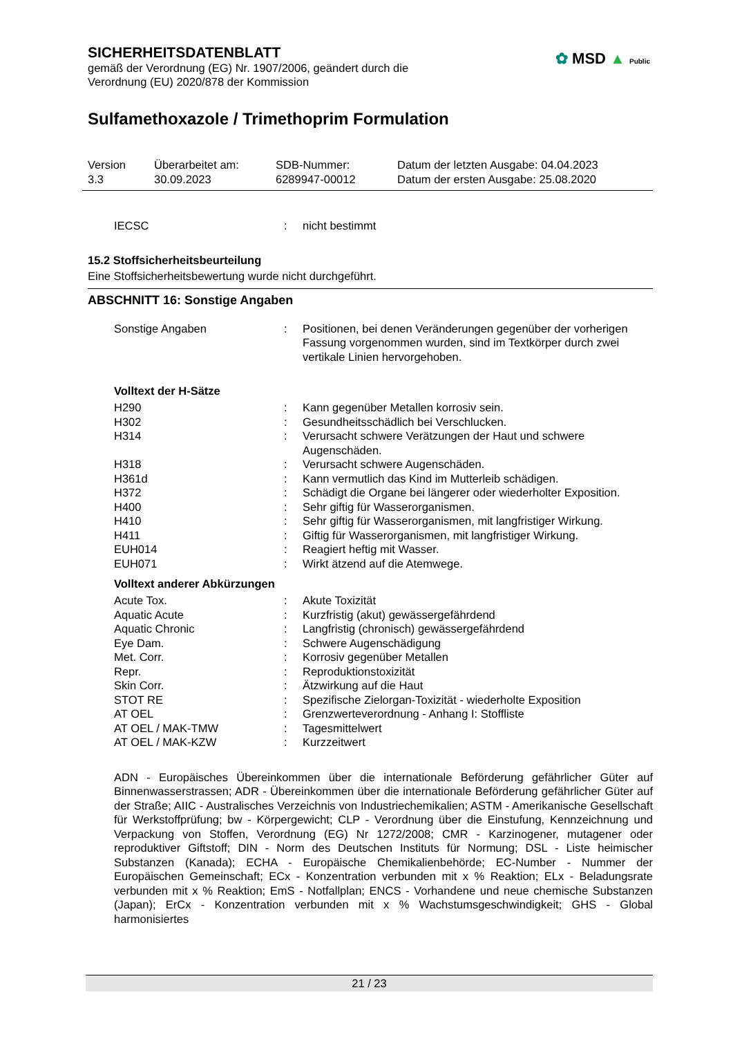✿ MSD ▲ Public
SICHERHEITSDATENBLATT
gemäß der Verordnung (EG) Nr. 1907/2006, geändert durch die
Verordnung (EU) 2020/878 der Kommission
Sulfamethoxazole / Trimethoprim Formulation
| Version 3.3 | Überarbeitet am: 30.09.2023 | SDB-Nummer: 6289947-00012 | Datum der letzten Ausgabe: 04.04.2023 Datum der ersten Ausgabe: 25.08.2020 |
| IECSC | : | nicht bestimmt |
15.2 Stoffsicherheitsbeurteilung
Eine Stoffsicherheitsbewertung wurde nicht durchgeführt.
ABSCHNITT 16: Sonstige Angaben
| Sonstige Angaben | : | Positionen, bei denen Veränderungen gegenüber der vorherigen Fassung vorgenommen wurden, sind im Textkörper durch zwei vertikale Linien hervorgehoben. |
Volltext der H-Sätze
| H290 | : | Kann gegenüber Metallen korrosiv sein. |
| H302 | : | Gesundheitsschädlich bei Verschlucken. |
| H314 | : | Verursacht schwere Verätzungen der Haut und schwere Augenschäden. |
| H318 | : | Verursacht schwere Augenschäden. |
| H361d | : | Kann vermutlich das Kind im Mutterleib schädigen. |
| H372 | : | Schädigt die Organe bei längerer oder wiederholter Exposition. |
| H400 | : | Sehr giftig für Wasserorganismen. |
| H410 | : | Sehr giftig für Wasserorganismen, mit langfristiger Wirkung. |
| H411 | : | Giftig für Wasserorganismen, mit langfristiger Wirkung. |
| EUH014 | : | Reagiert heftig mit Wasser. |
| EUH071 | : | Wirkt ätzend auf die Atemwege. |
Volltext anderer Abkürzungen
| Acute Tox. | : | Akute Toxizität |
| Aquatic Acute | : | Kurzfristig (akut) gewässergefährdend |
| Aquatic Chronic | : | Langfristig (chronisch) gewässergefährdend |
| Eye Dam. | : | Schwere Augenschädigung |
| Met. Corr. | : | Korrosiv gegenüber Metallen |
| Repr. | : | Reproduktionstoxizität |
| Skin Corr. | : | Ätzwirkung auf die Haut |
| STOT RE | : | Spezifische Zielorgan-Toxizität - wiederholte Exposition |
| AT OEL | : | Grenzwerteverordnung - Anhang I: Stoffliste |
| AT OEL / MAK-TMW | : | Tagesmittelwert |
| AT OEL / MAK-KZW | : | Kurzzeitwert |
ADN - Europäisches Übereinkommen über die internationale Beförderung gefährlicher Güter auf Binnenwasserstrassen; ADR - Übereinkommen über die internationale Beförderung gefährlicher Güter auf der Straße; AIIC - Australisches Verzeichnis von Industriechemikalien; ASTM - Amerikanische Gesellschaft für Werkstoffprüfung; bw - Körpergewicht; CLP - Verordnung über die Einstufung, Kennzeichnung und Verpackung von Stoffen, Verordnung (EG) Nr 1272/2008; CMR - Karzinogener, mutagener oder reproduktiver Giftstoff; DIN - Norm des Deutschen Instituts für Normung; DSL - Liste heimischer Substanzen (Kanada); ECHA - Europäische Chemikalienbehörde; EC-Number - Nummer der Europäischen Gemeinschaft; ECx - Konzentration verbunden mit x % Reaktion; ELx - Beladungsrate verbunden mit x % Reaktion; EmS - Notfallplan; ENCS - Vorhandene und neue chemische Substanzen (Japan); ErCx - Konzentration verbunden mit x % Wachstumsgeschwindigkeit; GHS - Global harmonisiertes
21 / 23